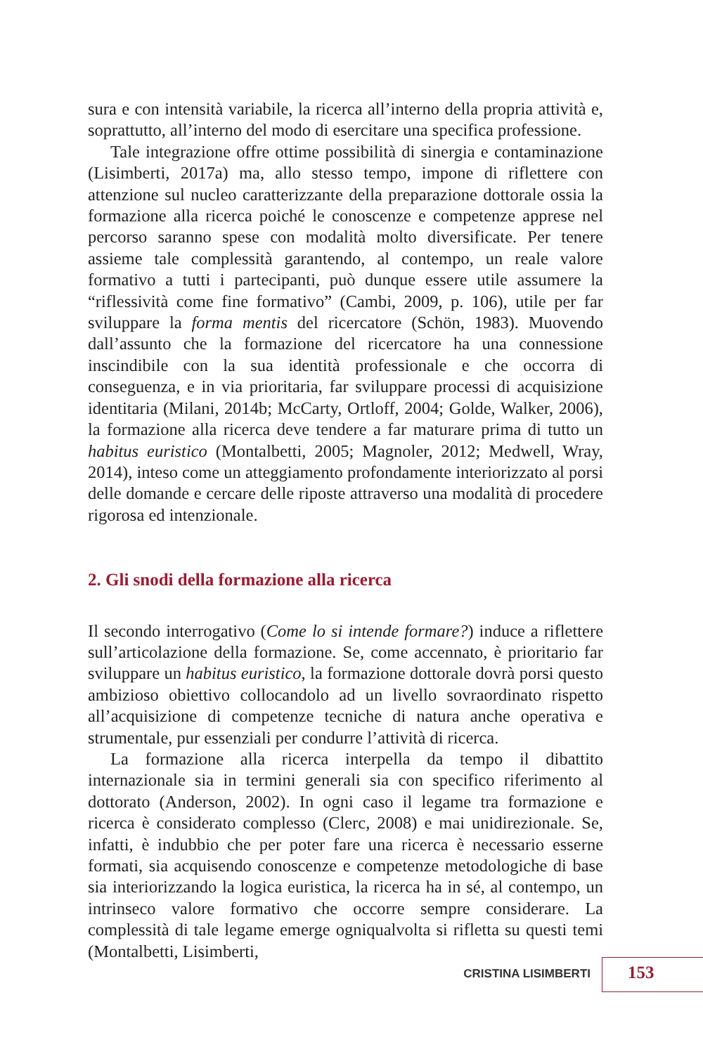sura e con intensità variabile, la ricerca all’interno della propria attività e, soprattutto, all’interno del modo di esercitare una specifica professione.
Tale integrazione offre ottime possibilità di sinergia e contaminazione (Lisimberti, 2017a) ma, allo stesso tempo, impone di riflettere con attenzione sul nucleo caratterizzante della preparazione dottorale ossia la formazione alla ricerca poiché le conoscenze e competenze apprese nel percorso saranno spese con modalità molto diversificate. Per tenere assieme tale complessità garantendo, al contempo, un reale valore formativo a tutti i partecipanti, può dunque essere utile assumere la “riflessività come fine formativo” (Cambi, 2009, p. 106), utile per far sviluppare la forma mentis del ricercatore (Schön, 1983). Muovendo dall’assunto che la formazione del ricercatore ha una connessione inscindibile con la sua identità professionale e che occorra di conseguenza, e in via prioritaria, far sviluppare processi di acquisizione identitaria (Milani, 2014b; McCarty, Ortloff, 2004; Golde, Walker, 2006), la formazione alla ricerca deve tendere a far maturare prima di tutto un habitus euristico (Montalbetti, 2005; Magnoler, 2012; Medwell, Wray, 2014), inteso come un atteggiamento profondamente interiorizzato al porsi delle domande e cercare delle riposte attraverso una modalità di procedere rigorosa ed intenzionale.
2. Gli snodi della formazione alla ricerca
Il secondo interrogativo (Come lo si intende formare?) induce a riflettere sull’articolazione della formazione. Se, come accennato, è prioritario far sviluppare un habitus euristico, la formazione dottorale dovrà porsi questo ambizioso obiettivo collocandolo ad un livello sovraordinato rispetto all’acquisizione di competenze tecniche di natura anche operativa e strumentale, pur essenziali per condurre l’attività di ricerca.
La formazione alla ricerca interpella da tempo il dibattito internazionale sia in termini generali sia con specifico riferimento al dottorato (Anderson, 2002). In ogni caso il legame tra formazione e ricerca è considerato complesso (Clerc, 2008) e mai unidirezionale. Se, infatti, è indubbio che per poter fare una ricerca è necessario esserne formati, sia acquisendo conoscenze e competenze metodologiche di base sia interiorizzando la logica euristica, la ricerca ha in sé, al contempo, un intrinseco valore formativo che occorre sempre considerare. La complessità di tale legame emerge ogniqualvolta si rifletta su questi temi (Montalbetti, Lisimberti,
CRISTINA LISIMBERTI 153